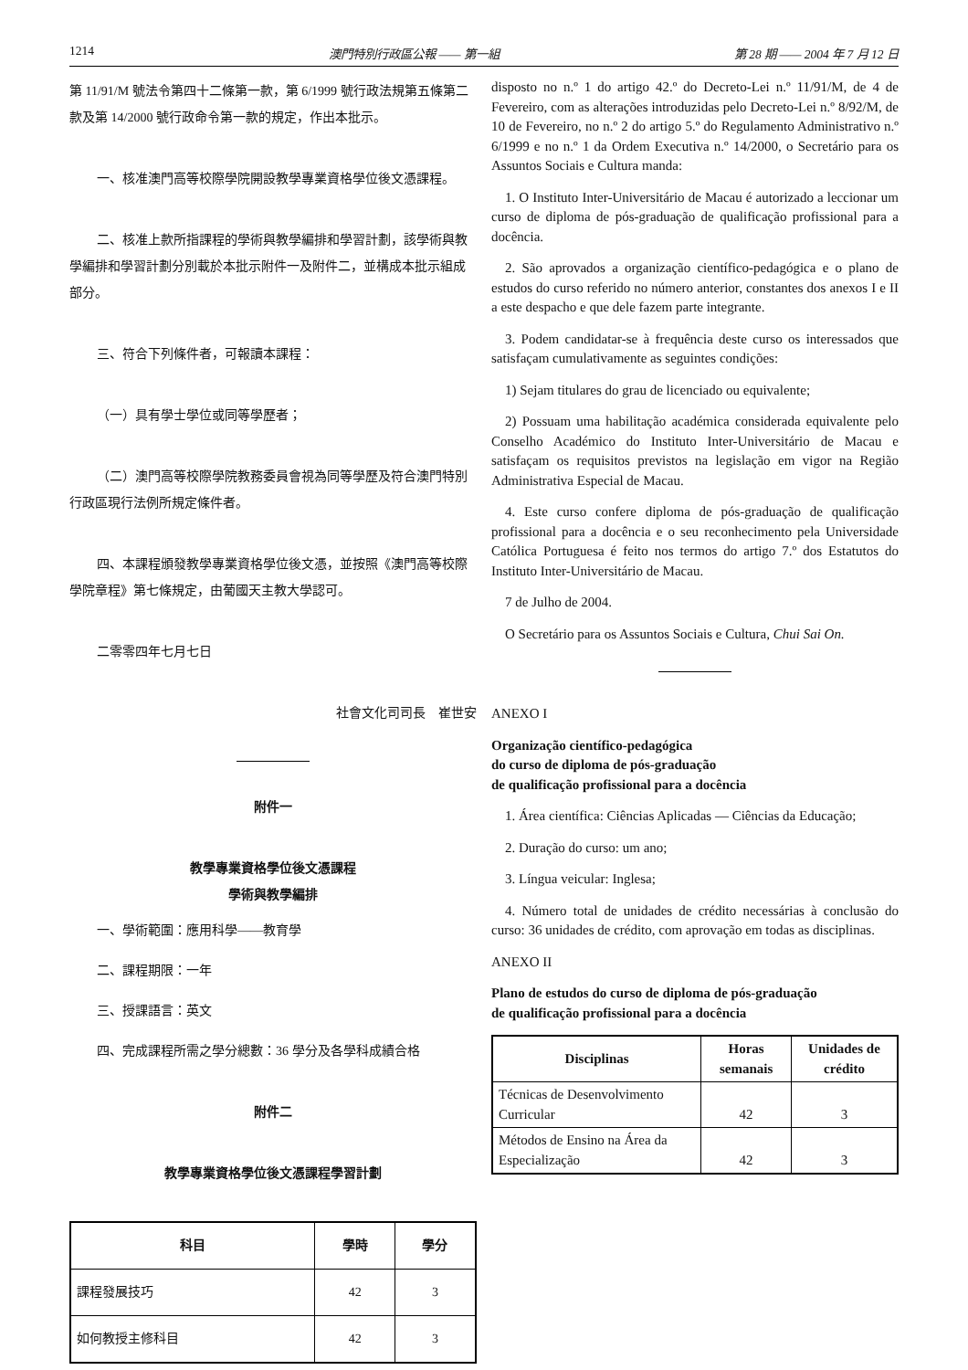1214 澳門特別行政區公報 —— 第一組 第 28 期 —— 2004 年 7 月 12 日
第 11/91/M 號法令第四十二條第一款，第 6/1999 號行政法規第五條第二款及第 14/2000 號行政命令第一款的規定，作出本批示。
一、核准澳門高等校際學院開設教學專業資格學位後文憑課程。
二、核准上款所指課程的學術與教學編排和學習計劃，該學術與教學編排和學習計劃分別載於本批示附件一及附件二，並構成本批示組成部分。
三、符合下列條件者，可報讀本課程：
（一）具有學士學位或同等學歷者；
（二）澳門高等校際學院教務委員會視為同等學歷及符合澳門特別行政區現行法例所規定條件者。
四、本課程頒發教學專業資格學位後文憑，並按照《澳門高等校際學院章程》第七條規定，由葡國天主教大學認可。
二零零四年七月七日
社會文化司司長　崔世安
附件一
教學專業資格學位後文憑課程
學術與教學編排
一、學術範圍：應用科學——教育學
二、課程期限：一年
三、授課語言：英文
四、完成課程所需之學分總數：36 學分及各學科成績合格
附件二
教學專業資格學位後文憑課程學習計劃
| 科目 | 學時 | 學分 |
| --- | --- | --- |
| 課程發展技巧 | 42 | 3 |
| 如何教授主修科目 | 42 | 3 |
disposto no n.º 1 do artigo 42.º do Decreto-Lei n.º 11/91/M, de 4 de Fevereiro, com as alterações introduzidas pelo Decreto-Lei n.º 8/92/M, de 10 de Fevereiro, no n.º 2 do artigo 5.º do Regulamento Administrativo n.º 6/1999 e no n.º 1 da Ordem Executiva n.º 14/2000, o Secretário para os Assuntos Sociais e Cultura manda:
1. O Instituto Inter-Universitário de Macau é autorizado a leccionar um curso de diploma de pós-graduação de qualificação profissional para a docência.
2. São aprovados a organização científico-pedagógica e o plano de estudos do curso referido no número anterior, constantes dos anexos I e II a este despacho e que dele fazem parte integrante.
3. Podem candidatar-se à frequência deste curso os interessados que satisfaçam cumulativamente as seguintes condições:
1) Sejam titulares do grau de licenciado ou equivalente;
2) Possuam uma habilitação académica considerada equivalente pelo Conselho Académico do Instituto Inter-Universitário de Macau e satisfaçam os requisitos previstos na legislação em vigor na Região Administrativa Especial de Macau.
4. Este curso confere diploma de pós-graduação de qualificação profissional para a docência e o seu reconhecimento pela Universidade Católica Portuguesa é feito nos termos do artigo 7.º dos Estatutos do Instituto Inter-Universitário de Macau.
7 de Julho de 2004.
O Secretário para os Assuntos Sociais e Cultura, Chui Sai On.
ANEXO I
Organização científico-pedagógica
do curso de diploma de pós-graduação
de qualificação profissional para a docência
1. Área científica: Ciências Aplicadas — Ciências da Educação;
2. Duração do curso: um ano;
3. Língua veicular: Inglesa;
4. Número total de unidades de crédito necessárias à conclusão do curso: 36 unidades de crédito, com aprovação em todas as disciplinas.
ANEXO II
Plano de estudos do curso de diploma de pós-graduação
de qualificação profissional para a docência
| Disciplinas | Horas semanais | Unidades de crédito |
| --- | --- | --- |
| Técnicas de Desenvolvimento Curricular | 42 | 3 |
| Métodos de Ensino na Área da Especialização | 42 | 3 |